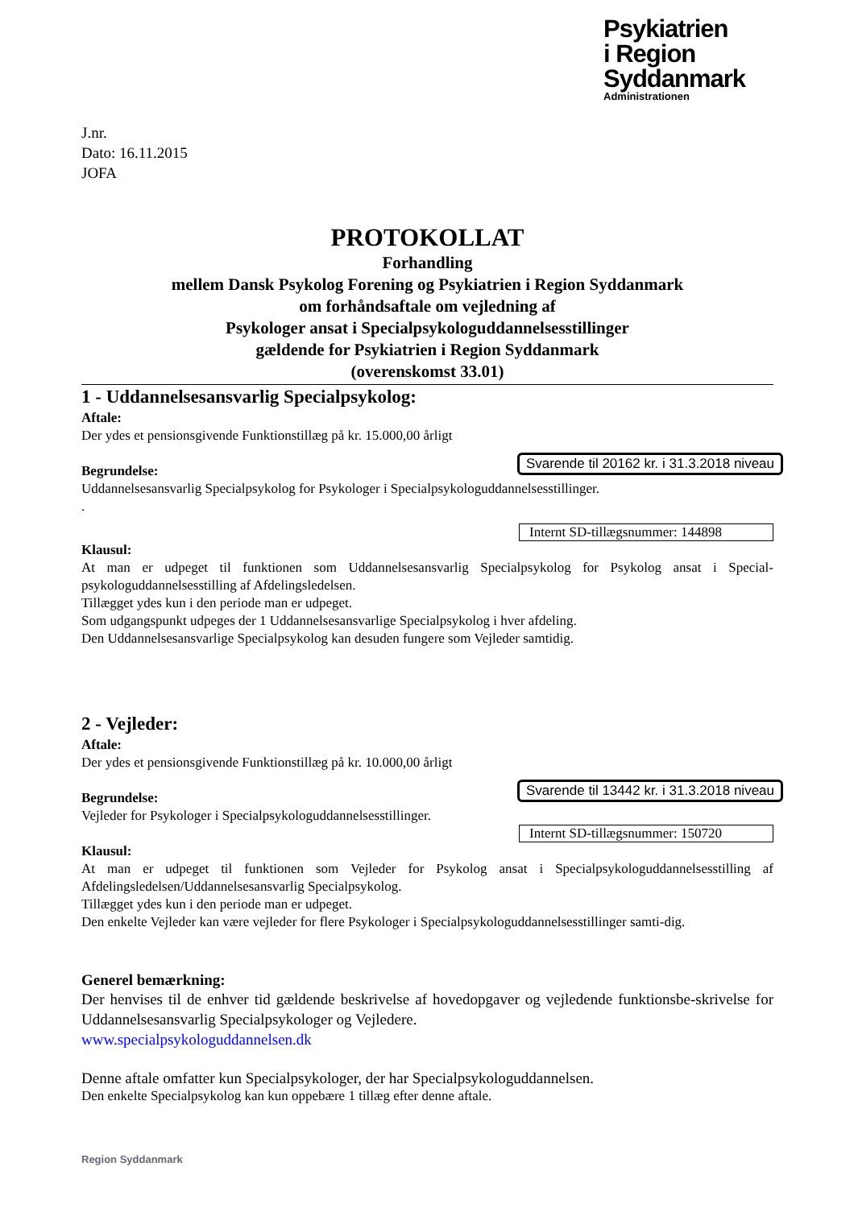Psykiatrien
i Region Syddanmark
Administrationen
J.nr.
Dato: 16.11.2015
JOFA
PROTOKOLLAT
Forhandling
mellem Dansk Psykolog Forening og Psykiatrien i Region Syddanmark
om forhåndsaftale om vejledning af
Psykologer ansat i Specialpsykologuddannelsesstillinger
gældende for Psykiatrien i Region Syddanmark
(overenskomst 33.01)
1 - Uddannelsesansvarlig Specialpsykolog:
Aftale:
Der ydes et pensionsgivende Funktionstillæg på kr. 15.000,00 årligt
Svarende til 20162 kr. i 31.3.2018 niveau
Begrundelse:
Uddannelsesansvarlig Specialpsykolog for Psykologer i Specialpsykologuddannelsesstillinger.
.
Internt SD-tillægsnummer: 144898
Klausul:
At man er udpeget til funktionen som Uddannelsesansvarlig Specialpsykolog for Psykolog ansat i Special-psykologuddannelsesstilling af Afdelingsledelsen.
Tillægget ydes kun i den periode man er udpeget.
Som udgangspunkt udpeges der 1 Uddannelsesansvarlige Specialpsykolog i hver afdeling.
Den Uddannelsesansvarlige Specialpsykolog kan desuden fungere som Vejleder samtidig.
2 - Vejleder:
Aftale:
Der ydes et pensionsgivende Funktionstillæg på kr. 10.000,00 årligt
Svarende til 13442 kr. i 31.3.2018 niveau
Begrundelse:
Vejleder for Psykologer i Specialpsykologuddannelsesstillinger.
Internt SD-tillægsnummer: 150720
Klausul:
At man er udpeget til funktionen som Vejleder for Psykolog ansat i Specialpsykologuddannelsesstilling af Afdelingsledelsen/Uddannelsesansvarlig Specialpsykolog.
Tillægget ydes kun i den periode man er udpeget.
Den enkelte Vejleder kan være vejleder for flere Psykologer i Specialpsykologuddannelsesstillinger samti-dig.
Generel bemærkning:
Der henvises til de enhver tid gældende beskrivelse af hovedopgaver og vejledende funktionsbe-skrivelse for Uddannelsesansvarlig Specialpsykologer og Vejledere.
www.specialpsykologuddannelsen.dk
Denne aftale omfatter kun Specialpsykologer, der har Specialpsykologuddannelsen.
Den enkelte Specialpsykolog kan kun oppebære 1 tillæg efter denne aftale.
Region Syddanmark